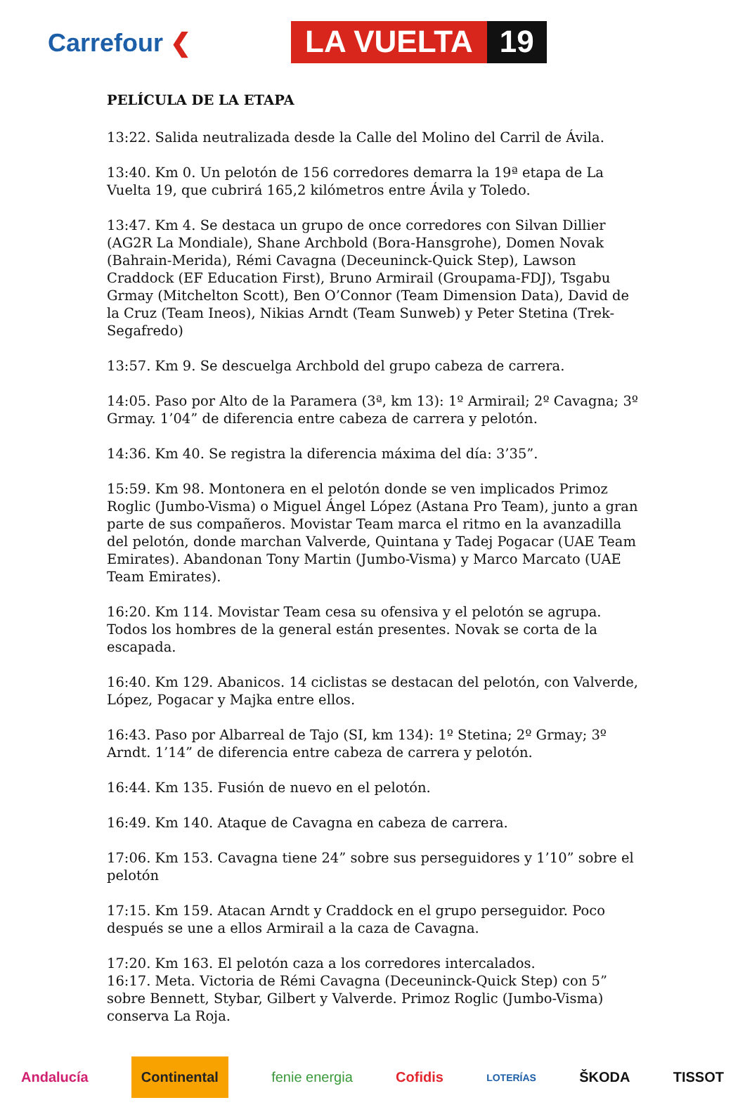Carrefour ❮ LA VUELTA 19
PELÍCULA DE LA ETAPA
13:22. Salida neutralizada desde la Calle del Molino del Carril de Ávila.
13:40. Km 0. Un pelotón de 156 corredores demarra la 19ª etapa de La Vuelta 19, que cubrirá 165,2 kilómetros entre Ávila y Toledo.
13:47. Km 4. Se destaca un grupo de once corredores con Silvan Dillier (AG2R La Mondiale), Shane Archbold (Bora-Hansgrohe), Domen Novak (Bahrain-Merida), Rémi Cavagna (Deceuninck-Quick Step), Lawson Craddock (EF Education First), Bruno Armirail (Groupama-FDJ), Tsgabu Grmay (Mitchelton Scott), Ben O’Connor (Team Dimension Data), David de la Cruz (Team Ineos), Nikias Arndt (Team Sunweb) y Peter Stetina (Trek-Segafredo)
13:57. Km 9. Se descuelga Archbold del grupo cabeza de carrera.
14:05. Paso por Alto de la Paramera (3ª, km 13): 1º Armirail; 2º Cavagna; 3º Grmay. 1’04” de diferencia entre cabeza de carrera y pelotón.
14:36. Km 40. Se registra la diferencia máxima del día: 3’35”.
15:59. Km 98. Montonera en el pelotón donde se ven implicados Primoz Roglic (Jumbo-Visma) o Miguel Ángel López (Astana Pro Team), junto a gran parte de sus compañeros. Movistar Team marca el ritmo en la avanzadilla del pelotón, donde marchan Valverde, Quintana y Tadej Pogacar (UAE Team Emirates). Abandonan Tony Martin (Jumbo-Visma) y Marco Marcato (UAE Team Emirates).
16:20. Km 114. Movistar Team cesa su ofensiva y el pelotón se agrupa. Todos los hombres de la general están presentes. Novak se corta de la escapada.
16:40. Km 129. Abanicos. 14 ciclistas se destacan del pelotón, con Valverde, López, Pogacar y Majka entre ellos.
16:43. Paso por Albarreal de Tajo (SI, km 134): 1º Stetina; 2º Grmay; 3º Arndt. 1’14” de diferencia entre cabeza de carrera y pelotón.
16:44. Km 135. Fusión de nuevo en el pelotón.
16:49. Km 140. Ataque de Cavagna en cabeza de carrera.
17:06. Km 153. Cavagna tiene 24” sobre sus perseguidores y 1’10” sobre el pelotón
17:15. Km 159. Atacan Arndt y Craddock en el grupo perseguidor. Poco después se une a ellos Armirail a la caza de Cavagna.
17:20. Km 163. El pelotón caza a los corredores intercalados.
16:17. Meta. Victoria de Rémi Cavagna (Deceuninck-Quick Step) con 5” sobre Bennett, Stybar, Gilbert y Valverde. Primoz Roglic (Jumbo-Visma) conserva La Roja.
Andalucía Continental fenie energia Cofidis LOTERÍAS ŠKODA TISSOT